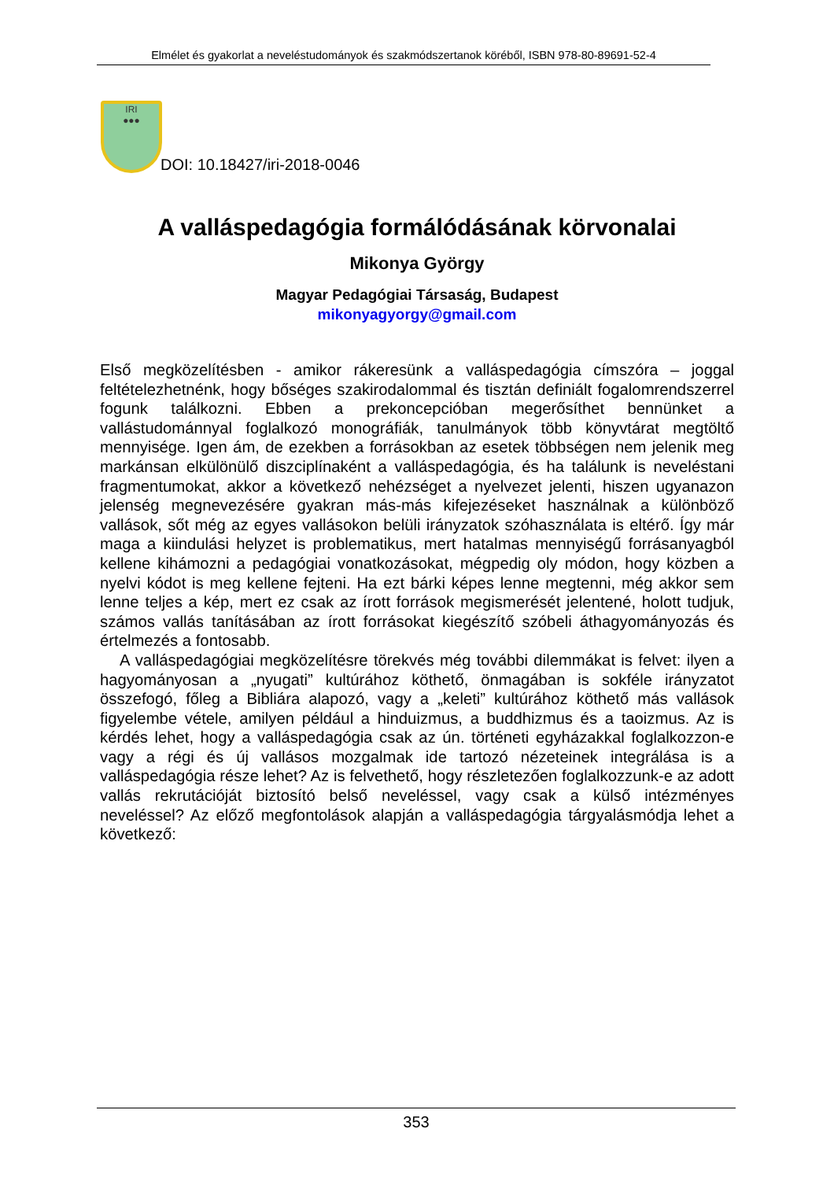Elmélet és gyakorlat a neveléstudományok és szakmódszertanok köréből, ISBN 978-80-89691-52-4
IRI
●●●
DOI: 10.18427/iri-2018-0046
A valláspedagógia formálódásának körvonalai
Mikonya György
Magyar Pedagógiai Társaság, Budapest
mikonyagyorgy@gmail.com
Első megközelítésben - amikor rákeresünk a valláspedagógia címszóra – joggal feltételezhetnénk, hogy bőséges szakirodalommal és tisztán definiált fogalomrendszerrel fogunk találkozni. Ebben a prekoncepcióban megerősíthet bennünket a vallástudománnyal foglalkozó monográfiák, tanulmányok több könyvtárat megtöltő mennyisége. Igen ám, de ezekben a forrásokban az esetek többségen nem jelenik meg markánsan elkülönülő diszciplínaként a valláspedagógia, és ha találunk is neveléstani fragmentumokat, akkor a következő nehézséget a nyelvezet jelenti, hiszen ugyanazon jelenség megnevezésére gyakran más-más kifejezéseket használnak a különböző vallások, sőt még az egyes vallásokon belüli irányzatok szóhasználata is eltérő. Így már maga a kiindulási helyzet is problematikus, mert hatalmas mennyiségű forrásanyagból kellene kihámozni a pedagógiai vonatkozásokat, mégpedig oly módon, hogy közben a nyelvi kódot is meg kellene fejteni. Ha ezt bárki képes lenne megtenni, még akkor sem lenne teljes a kép, mert ez csak az írott források megismerését jelentené, holott tudjuk, számos vallás tanításában az írott forrásokat kiegészítő szóbeli áthagyományozás és értelmezés a fontosabb.
A valláspedagógiai megközelítésre törekvés még további dilemmákat is felvet: ilyen a hagyományosan a „nyugati” kultúrához köthető, önmagában is sokféle irányzatot összefogó, főleg a Bibliára alapozó, vagy a „keleti” kultúrához köthető más vallások figyelembe vétele, amilyen például a hinduizmus, a buddhizmus és a taoizmus. Az is kérdés lehet, hogy a valláspedagógia csak az ún. történeti egyházakkal foglalkozzon-e vagy a régi és új vallásos mozgalmak ide tartozó nézeteinek integrálása is a valláspedagógia része lehet? Az is felvethető, hogy részletezően foglalkozzunk-e az adott vallás rekrutációját biztosító belső neveléssel, vagy csak a külső intézményes neveléssel? Az előző megfontolások alapján a valláspedagógia tárgyalásmódja lehet a következő:
353